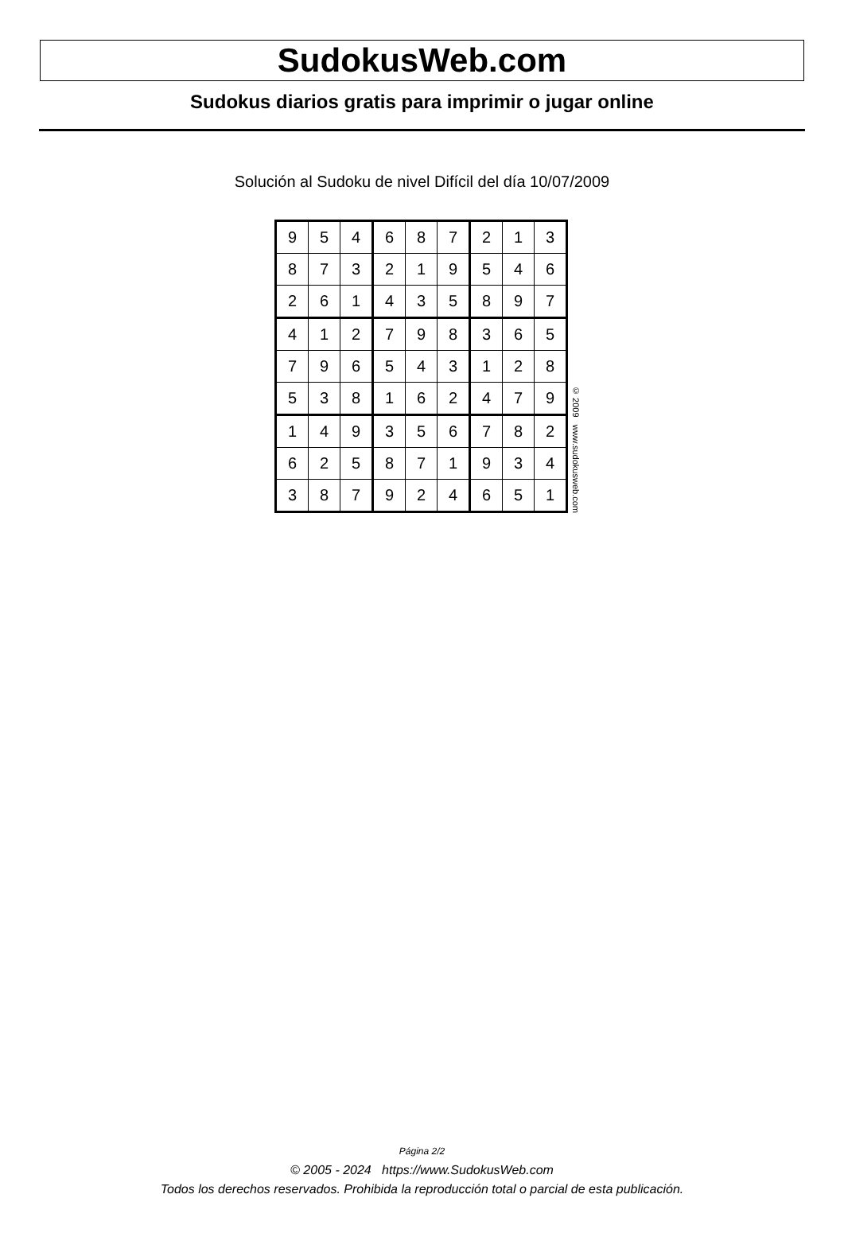SudokusWeb.com
Sudokus diarios gratis para imprimir o jugar online
Solución al Sudoku de nivel Difícil del día 10/07/2009
| 9 | 5 | 4 | 6 | 8 | 7 | 2 | 1 | 3 |
| 8 | 7 | 3 | 2 | 1 | 9 | 5 | 4 | 6 |
| 2 | 6 | 1 | 4 | 3 | 5 | 8 | 9 | 7 |
| 4 | 1 | 2 | 7 | 9 | 8 | 3 | 6 | 5 |
| 7 | 9 | 6 | 5 | 4 | 3 | 1 | 2 | 8 |
| 5 | 3 | 8 | 1 | 6 | 2 | 4 | 7 | 9 |
| 1 | 4 | 9 | 3 | 5 | 6 | 7 | 8 | 2 |
| 6 | 2 | 5 | 8 | 7 | 1 | 9 | 3 | 4 |
| 3 | 8 | 7 | 9 | 2 | 4 | 6 | 5 | 1 |
© 2009 www.sudokusweb.com
Página 2/2
© 2005 - 2024 https://www.SudokusWeb.com
Todos los derechos reservados. Prohibida la reproducción total o parcial de esta publicación.